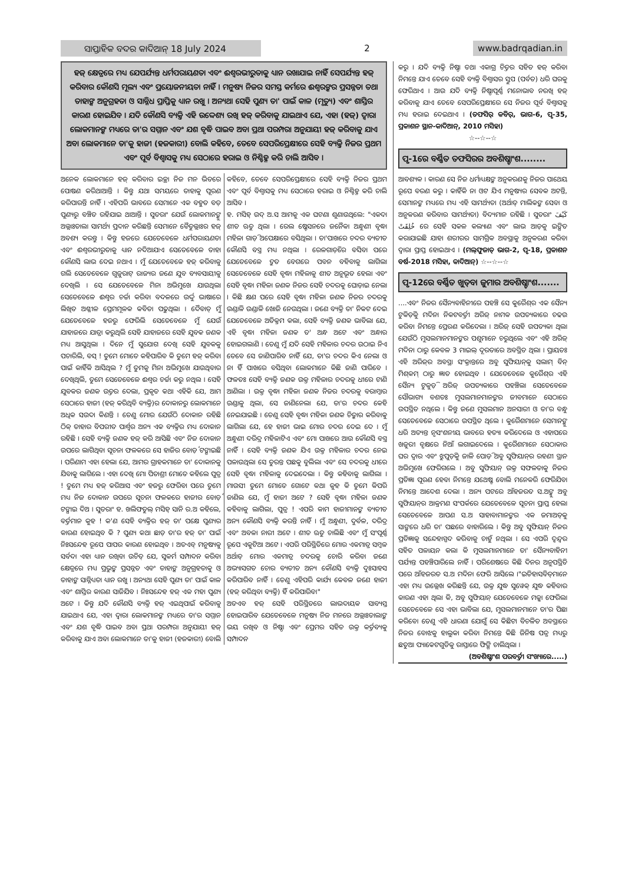ସାପ୍ତାହିକ ବଦର କାଦିଆନ୍ 18 July 2024 2 www.badrqadian.in
ହଜ୍ କ୍ଷେତ୍ରରେ ମଧ୍ୟ ଯେପର୍ଯ୍ୟନ୍ତ ଧର୍ମପରାୟଣତା ଏବଂ ଈଶ୍ୱରଭୀରୁତାକୁ ଧ୍ୟାନ ରଖାଯାଇ ନାହିଁ ସେପର୍ଯ୍ୟନ୍ତ ହଜ୍ କରିବାର କୌଣସି ମୂଲ୍ୟ ଏବଂ ପ୍ରୟୋଜନୀୟତା ନାହିଁ । ମନୁଷ୍ୟ ନିଜର ସମସ୍ତ କର୍ମରେ ଈଶ୍ୱରଙ୍କର ପ୍ରସନ୍ନତା ତଥା ତାହାଙ୍କ ଅନୁଗ୍ରହତା ଓ ସାନ୍ନିଧ ପ୍ରାପ୍ତିକୁ ଧ୍ୟାନ ରଖୁ । ଅନ୍ୟଥା ସେହି ପୁଣ୍ୟ ତା' ପାଇଁ କାଳ (ମୃତ୍ୟୁ) ଏବଂ ଶାସ୍ତିର କାରଣ ହୋଇଯିବ । ଯଦି କୌଣସି ବ୍ୟକ୍ତି ଏହି ଉଦ୍ଦେଶ୍ୟ ରଖି ହଜ୍ କରିବାକୁ ଯାଇଥାଏ ଯେ, ଏହା (ହଜ୍) ଦ୍ୱାରା ଲୋକମାନଙ୍କ ମଧ୍ୟରେ ତା'ର ସମ୍ମାନ ଏବଂ ଯଶ ବୃଦ୍ଧି ପାଇବ ଅବା ପ୍ରଥା ପରମ୍ପରା ଅନୁଯାୟୀ ହଜ୍ କରିବାକୁ ଯାଏ ଅବା ଲୋକମାନେ ତା'କୁ ହାଜୀ (ହଜକାରୀ) ବୋଲି କହିବେ, ତେବେ ସେପରିପ୍ରେକ୍ଷୀରେ ସେହି ବ୍ୟକ୍ତି ନିଜର ପ୍ରଥମ ଏବଂ ପୂର୍ବ ବିଶ୍ୱାସକୁ ମଧ୍ୟ ସେଠାରେ ହରାଇ ଓ ନିଶ୍ଚିହ୍ନ କରି ଚାଲି ଆସିବ ।
ଅନେକ ଲୋକମାନେ ହଜ୍ କରିବାର ଇଚ୍ଛା ନିଜ ମନ ଭିତରେ ପୋଷଣ କରିଥାଆନ୍ତି । କିନ୍ତୁ ଯଥା ସମୟରେ ତାହାକୁ ପୂରଣ କରିପାରନ୍ତି ନାହିଁ । ଏହିପରି ଭାବରେ ସେମାନେ ଏକ ବହୁତ ବଡ଼ ପୁଣ୍ୟରୁ ବଞ୍ଚିତ ରହିଯାଇ ଥାଆନ୍ତି । ସୁତରାଂ ଯେଉଁ ଲୋକମାନଙ୍କୁ ଅଲ୍ଲାଃତାଲା ସାମର୍ଥ୍ୟ ପ୍ରଦାନ କରିଛନ୍ତି ସେମାନେ ବୈତୁଲ୍ଲାଃର ହଜ୍ ଅବଶ୍ୟ କରନ୍ତୁ । କିନ୍ତୁ ହଜରେ ଯେତେବେଳେ ଧର୍ମପରାୟଣତା ଏବଂ ଈଶ୍ୱରଭୀରୁତାକୁ ଧ୍ୟାନ ନଦିଆଯାଏ ସେତେବେଳେ ତାହା କୌଣସି ଲାଭ ଦେଇ ନଥାଏ । ମୁଁ ଯେତେବେଳେ ହଜ୍ କରିବାକୁ ଗଲି ସେତେବେଳେ ଗୁଜୁରାଟ୍ ରାଜ୍ୟର ଜଣେ ଯୁବ ବ୍ୟବସାୟୀକୁ ଦେଖିଲି । ସେ ଯେତେବେଳେ ମିନା ଅଭିମୁଖେ ଯାଉଥିଲା ସେତେବେଳେ ଈଶ୍ୱର ଚର୍ଚ୍ଚା କରିବା ବଦଳରେ ଉର୍ଦ୍ଦୁ ଭାଷାରେ ଲିଖିତ ଅଶ୍ଳୀଳ ପ୍ରେମମୂଳକ କବିତା ପଢୁଥିଲା । ଦୈବାତ୍ ମୁଁ ଯେତେବେଳେ ହଜରୁ ଫେରିଲି ସେତେବେଳେ ମୁଁ ଯେଉଁ ଯାହାଜରେ ଯାତ୍ରା କରୁଥିଲି ସେହି ଯାହାଜରେ ସେହି ଯୁବକ ଜଣକ ମଧ୍ୟ ଆସୁଥିଲା । ଦିନେ ମୁଁ ସୁଯୋଗ ଦେଖି ସେହି ଯୁବକକୁ ପଚାରିଲି, ବସ୍ ! ତୁମେ ମୋତେ କହିପାରିବ କି ତୁମେ ହଜ୍ କରିବା ପାଇଁ କାହିଁକି ଆସିଥିଲ ? ମୁଁ ତୁମକୁ ମିନା ଅଭିମୁଖେ ଯାଉଥିବାର ଦେଖିଥିଲି, ତୁମେ ସେତେବେଳେ ଈଶ୍ୱର ଚର୍ଚ୍ଚା କରୁ ନଥିଲ । ସେହି ଯୁବକର ଜଣକ ଉତ୍ତର ଦେଲା, ପ୍ରକୃତ କଥା ଏହିକି ଯେ, ଆମ ସେଠାରେ ହାଜୀ (ହଜ୍ କରିଥିବି ବ୍ୟକ୍ତି)ର ଦୋକାନରୁ ଲୋକମାନେ ଅଧିକ ସଉଦା କିଣନ୍ତି । ତେଣୁ ମୋର ଯେଉଁଠି ଦୋକାନ ରହିଛି ଠିକ୍ ତାହାର ବିପରୀତ ପାର୍ଶ୍ୱର ଅନ୍ୟ ଏକ ବ୍ୟକ୍ତିର ମଧ୍ୟ ଦୋକାନ ରହିଛି । ସେହି ବ୍ୟକ୍ତି ଜଣକ ହଜ୍ କରି ଆସିଛି ଏବଂ ନିଜ ଦୋକାନ ଉପରେ ଲାଗିଥିବା ସୂଚନା ଫଳକରେ ସେ ହାଜିର ବୋର୍ଡ଼ ଟଙ୍ଗାଇଛି । ପରିଣାମ ଏହା ହେଲା ଯେ, ଆମର ଗ୍ରାହକମାନେ ତା' ଦୋକାନକୁ ଯିବାକୁ ଲାଗିଲେ । ଏହା ଦେଖି ମୋ ପିତାଶ୍ରୀ ମୋତେ କହିଲେ ପୁତ୍ର ! ତୁମେ ମଧ୍ୟ ହଜ୍ କରିଆସ ଏବଂ ହଜରୁ ଫେରିବା ପରେ ତୁମେ ମଧ୍ୟ ନିଜ ଦୋକାନ ଉପରେ ସୂଚନା ଫଳକରେ ହାଜୀର ବୋର୍ଡ଼ ଟଙ୍ଗାଇ ଦିଅ । ସୁତରାଂ ହ. ଖଲିଫତୁଲ୍ ମସିହ୍ ସାନି ର.ଅ କହିଲେ, ବର୍ତ୍ତମାନ କୁହ ! କ'ଣ ସେହି ବ୍ୟକ୍ତିର ହଜ୍ ତା' ପକ୍ଷେ ପୁଣ୍ୟର କାରଣ ହୋଇଥିବ କି ? ପୁଣ୍ୟ କଥା ଛାଡ଼ ତା'ର ହଜ୍ ତା' ପାଇଁ ନିଃସନ୍ଦେହ ରୂପେ ପାପର କାରଣ ହୋଇଥିବ । ଅତଏବ୍ ମନୁଷ୍ୟକୁ ସର୍ବଦା ଏହା ଧ୍ୟାନ ରଖିବା ଉଚିତ୍ ଯେ, ସୁକର୍ମ ସମ୍ପାଦନ କରିବା କ୍ଷେତ୍ରରେ ମଧ୍ୟ ପ୍ରଭୁଙ୍କ ପ୍ରସନ୍ନତ ଏବଂ ତାହାଙ୍କ ଅନୁଗ୍ରହତାକୁ ଓ ତାହାଙ୍କ ସାନ୍ନିଧ୍ୟତା ଧ୍ୟାନ ରଖୁ । ଅନ୍ୟଥା ସେହି ପୁଣ୍ୟ ତା' ପାଇଁ କାଳ ଏବଂ ଶାସ୍ତିର କାରଣ ସାଜିଯିବ । ନିଃସନ୍ଦେହ ହଜ୍ ଏକ ମହା ପୁଣ୍ୟ ଅଟେ । କିନ୍ତୁ ଯଦି କୌଣସି ବ୍ୟକ୍ତି ହଜ୍ ଏଇଥିପାଇଁ କରିବାକୁ ଯାଇଥାଏ ଯେ, ଏହା ଦ୍ୱାରା ଲୋକମାନଙ୍କ ମଧ୍ୟରେ ତା'ର ସମ୍ମାନ ଏବଂ ଯଶ ବୃଦ୍ଧି ପାଇବ ଅବା ପ୍ରଥା ପରମ୍ପରା ଅନୁଯାୟୀ ହଜ୍ କରିବାକୁ ଯାଏ ଅବା ଲୋକମାନେ ତା'କୁ ହାଜୀ (ହଜକାରୀ) ବୋଲି କହିବେ, ତେବେ ସେପରିପ୍ରେକ୍ଷୀରେ ସେହି ବ୍ୟକ୍ତି ନିଜର ପ୍ରଥମ ଏବଂ ପୂର୍ବ ବିଶ୍ୱାସକୁ ମଧ୍ୟ ସେଠାରେ ହରାଇ ଓ ନିଶ୍ଚିହ୍ନ କରି ଚାଲି ଆସିବ ।
ହ. ମସିହ୍ ଉଦ୍ ଅ.ସ ଆମକୁ ଏକ ଘଟଣା ଶୁଣାଉଥିଲେ: "ଏକଦା ଶୀତ ଋତୁ ଥିଲା । ରେଲ ଷ୍ଟେସନରେ ଜନୈକା ଅନ୍ଧୁଣୀ ବୃଦ୍ଧା ମହିଳା ଗାଡ଼ି ଅପେକ୍ଷାରେ ବସିଥିଲା । ତା'ପାଖରେ ଚଦର ବ୍ୟତୀତ କୌଣସି ବସ୍ତ୍ର ମଧ୍ୟ ନଥିଲା । ରେଳଗାଡ଼ିରେ ବସିବା ପରେ ଯେତେବେଳେ ଦ୍ରୁତ ବେଗରେ ପବନ ବହିବାକୁ ଲାଗିଲା ସେତେବେଳେ ସେହି ବୃଦ୍ଧା ମହିଳାକୁ ଶୀତ ଅନୁଭୂତ ହେଲା ଏବଂ ସେହି ବୃଦ୍ଧା ମହିଳା ଜଣକ ନିଜର ସେହି ଚଦରକୁ ଘୋଡ଼ାଇ ନେଲା । କିଛି କ୍ଷଣ ପରେ ସେହି ବୃଦ୍ଧା ମହିଳା ଜଣକ ନିଜର ଚଦରକୁ ଉଣ୍ଡାଳି ଉଣ୍ଡାଳି ଖୋଜି ନେଉଥିଲା । ଜଣେ ବ୍ୟକ୍ତି ତା' ନିକଟ ଦେଇ ଯେତେବେଳେ ଅତିକ୍ରମ କଲା, ସେହି ବ୍ୟକ୍ତି ଜଣକ ଭାବିଲା ଯେ, ଏହି ବୃଦ୍ଧା ମହିଳା ଜଣକ ତ' ଅନ୍ଧ ଅଟେ ଏବଂ ଅନ୍ଧାର ହୋଇଗଲାଣି । ତେଣୁ ମୁଁ ଯଦି ସେହି ମହିଳାର ଚଦର ଉଠାଇ ନିଏ ତେବେ ସେ ଜାଣିପାରିବ ନାହିଁ ଯେ, ତା'ର ଚଦର କିଏ ନେଲା ଓ ନା ହିଁ ପାଖରେ ବସିଥିବା ଲୋକମାନେ କିଛି ଜାଣି ପାରିବେ । ଫଳତଃ ସେହି ବ୍ୟକ୍ତି ଜଣକ ଉକ୍ତ ମହିଳାର ଚଦରକୁ ଧୀରେ ଟାଣି ଆଣିଲା । ଉକ୍ତ ବୃଦ୍ଧା ମହିଳା ଜଣକ ନିଜର ଚଦରକୁ ବରାମ୍ବାର ଉଣ୍ଡାଳୁ ଥିଲା, ସେ ଜାଣିନେଲା ଯେ, ତା'ର ଚଦର କେହି ନେଇଯାଇଛି । ତେଣୁ ସେହି ବୃଦ୍ଧା ମହିଳା ଜଣକ ଚିତ୍କାର କରିବାକୁ ଲାଗିଲା ଯେ, ହେ ହାଜୀ ଭାଇ ମୋର ଚଦର ଦେଇ ଦେ । ମୁଁ ଅନ୍ଧୁଣୀ ଦରିଦ୍ର ମହିଳାଟିଏ ଏବଂ ମୋ ପାଖରେ ଆଉ କୌଣସି ବସ୍ତ୍ର ନାହିଁ । ସେହି ବ୍ୟକ୍ତି ଜଣକ ଯିଏ ଉକ୍ତ ମହିଳାର ଚଦର ନେଇ ପଳାଉଥିଲା ସେ ତୁରନ୍ତ ପଛକୁ ବୁଲିଲା ଏବଂ ସେ ଚଦରକୁ ଧୀରେ ସେହି ବୃଦ୍ଧା ମହିଳାକୁ ଦେଇଦେଲା । କିନ୍ତୁ କହିବାକୁ ଲାଗିଲା । ମାଉସୀ ତୁମେ ମୋତେ ଗୋଟେ କଥା କୁହ କି ତୁମେ କିପରି ଜାଣିଲ ଯେ, ମୁଁ ହାଜୀ ଅଟେ ? ସେହି ବୃଦ୍ଧା ମହିଳା ଜଣକ କହିବାକୁ ଲାଗିଲା, ପୁତ୍ର ! ଏପରି କାମ ହାଜୀମାନଙ୍କ ବ୍ୟତୀତ ଅନ୍ୟ କୌଣସି ବ୍ୟକ୍ତି କରନ୍ତି ନାହିଁ । ମୁଁ ଅନ୍ଧୁଣୀ, ଦୁର୍ବଳ, ଦରିଦ୍ର ଏବଂ ଅବଳା ନାରୀ ଅଟେ । ଶୀତ ଋତୁ ଚାଲିଛି ଏବଂ ମୁଁ ସଂପୂର୍ଣ୍ଣ ରୂପେ ଏକୁଟିଆ ଅଟେ । ଏପରି ପରିସ୍ଥିତିରେ ମୋର ଏକମାତ୍ର ସମ୍ବଳ ଅର୍ଥାତ୍ ମୋର ଏକମାତ୍ର ଚଦରକୁ ଚୋରି କରିବା ଜଣେ ଅଭ୍ୟାସଗତ ଚୋର ବ୍ୟତୀତ ଅନ୍ୟ କୌଣସି ବ୍ୟକ୍ତି ଦୁଃସାହସ କରିପାରିବ ନାହିଁ । ତେଣୁ ଏହିପରି କାର୍ଯ୍ୟ କେବଳ ଜଣେ ହାଜୀ (ହଜ୍ କରିଥିବା ବ୍ୟକ୍ତି) ହିଁ କରିପାରିବ।"
ଅତଏବ ହଜ୍ ସେହି ପରିସ୍ଥିତରେ ଲାଭଦାୟକ ସାବ୍ୟସ୍ତ ହୋଇପାରିବ ଯେତେବେଳେ ମନୁଷ୍ୟ ନିଜ ମନରେ ଅଲ୍ଲାଃତାଲାଙ୍କ ଭୟ ରଖିବ ଓ ନିଷ୍ଠା ଏବଂ ପ୍ରେମର ସହିତ ଉକ୍ତ କର୍ତ୍ତବ୍ୟକୁ ସମ୍ପାଦନ
କରୁ । ଯଦି ବ୍ୟକ୍ତି ନିଷ୍ଠା ତଥା ଏକାଗ୍ର ଚିତ୍ତର ସହିତ ହଜ୍ କରିବା ନିମନ୍ତେ ଯାଏ ତେବେ ସେହି ବ୍ୟକ୍ତି ବିଶ୍ୱାସର ସ୍ତୁପ (ପର୍ବତ) ଧରି ଘରକୁ ଫେରିଥାଏ । ଆଉ ଯଦି ବ୍ୟକ୍ତି ନିଷ୍ଠାପୂର୍ଣ୍ଣ ମନୋଭାବ ନରଖି ହଜ୍ କରିବାକୁ ଯାଏ ତେବେ ସେପରିପ୍ରେକ୍ଷୀରେ ସେ ନିଜର ପୂର୍ବ ବିଶ୍ୱାସକୁ ମଧ୍ୟ ହରାଇ ଦେଇଥାଏ । (ତଫସିର୍ କବିର୍, ଭାଗ-6, ପୃ-35, ପ୍ରକାଶନ ସ୍ଥାନ-କାଦିଆନ୍, 2010 ମସିହା)
☆--☆--☆
ପୃ-1ରେ ବର୍ଣ୍ଣିତ ତଫସିରର ଅବଶିଷ୍ଟାଂଶ........
ଆବଶ୍ୟକ । କାରଣ ସେ ନିଜ ଧର୍ମାଧ୍ୟକ୍ଷଙ୍କ ଅନୁକରଣକୁ ନିଜର ପାଥେୟ ରୂପେ ବରଣ କରୁ । କାହିଁକି ନା ଓଟ ଯିଏ ମନୁଷ୍ୟର ସେବକ ଅଟନ୍ତି, ସେମାନଙ୍କ ମଧ୍ୟରେ ମଧ୍ୟ ଏହି ସାମର୍ଥ୍ୟତା (ଅର୍ଥାତ୍ ମାଲିକଙ୍କ ସେବା ଓ ଅନୁକରଣ କରିବାର ସାମର୍ଥ୍ୟତା) ବିଦ୍ୟମାନ ରହିଛି । ସୁତରାଂ كَيْفَ خُلِقَتْ ରେ ସେହି ସକଳ କଲ୍ୟାଣ ଏବଂ ଲାଭ ଆଡ଼କୁ ଇଙ୍ଗିତ କରାଯାଇଛି ଯାହା ଶରୀରର ସାମଗ୍ରିକ ଅବସ୍ଥାକୁ ଅନୁକରଣ କରିବା ଦ୍ୱାରା ପ୍ରାପ୍ତ ହୋଇଥାଏ । (ମଲ୍‌ଫୁଜାତ୍ ଭାଗ-2, ପୃ-18, ପ୍ରକାଶନ ବର୍ଷ-2018 ମସିହା, କାଦିଆନ୍) ☆--☆--☆
ପୃ-12ରେ ବର୍ଣ୍ଣିତ ଖୁତ୍‌ବା ଜୁମାର ଅବଶିଷ୍ଟାଂଶ.......
....ଏବଂ ନିଜର ସୈନ୍ୟବାହିନୀରେ ପହଞ୍ଚି ସେ କୁରୈଶ୍‌ର ଏକ ସୈନ୍ୟ ଟୁକିଡ଼ିକୁ ମଦିନା ନିକଟବର୍ତ୍ତୀ ଅରିଜ୍ ନାମକ ଉପତ୍ୟକାରେ ଚଢଉ କରିବା ନିମନ୍ତେ ପ୍ରେରଣ କରିଦେଲା । ଅରିଜ୍ ସେହି ଉପତ୍ୟକା ଥିଲା ଯେଉଁଠି ମୁସଲମାନମାନଙ୍କର ପଶୁମାନେ ଚରୁଥିଲେ ଏବଂ ଏହି ଅରିଜ୍ ମଦିନା ଠାରୁ କେବଳ 3 ମାଇଲ୍ ଦୂରତାରେ ଅବସ୍ଥିତ ଥିଲା । ପ୍ରାୟତଃ ଏହି ଅରିଜ୍‌ର ଅବସ୍ଥା ସଂକ୍ରାନ୍ତରେ ଅବୁ ସୁଫିୟାନ୍‌କୁ ସଲାମ୍ ବିନ୍ ମିଶ୍‌କମ୍ ଠାରୁ ଜ୍ଞାତ ହୋଇଥିବ । ଯେତେବେଳେ କୁରୈଶ୍‌ର ଏହି ସୈନ୍ୟ ଟୁକୁଡ଼ି ଅରିଜ୍ ଉପତ୍ୟକାରେ ପହଞ୍ଚିଲା ସେତେବେଳେ ସୌଭାଗ୍ୟ ବଶତଃ ମୁସଲମାନମାନଙ୍କର ଜୀବମାନେ ସେଠାରେ ଉପସ୍ଥିତ ନଥିଲେ । କିନ୍ତୁ ଜଣେ ମୁସଲମାନ ଅନସାରୀ ଓ ତା'ର ବନ୍ଧୁ ସେତେବେଳେ ସେଠାରେ ଉପସ୍ଥିତ ଥିଲେ । କୁରୈଶମାନେ ସେମାନଙ୍କୁ ଧରି ଅତ୍ୟନ୍ତ ନୃସଂଶନୀୟ ଭାବରେ ହତ୍ୟା କରିଦେଲେ ଓ ଏହାପରେ ଖଜୁରୀ ବୃକ୍ଷରେ ନିଆଁ ଲଗାଇଦେଲେ । କୁରୈଶମାନେ ସେଠାକାର ଘର ଦ୍ୱାର ଏବଂ ଝୁପୁଡ଼ିକୁ ଜାଳି ପୋଡ଼ି ଅବୁ ସୁଫିୟାନ୍‌ର ରହଣୀ ସ୍ଥାନ ଅଭିମୁଖେ ଫେରିଗଲେ । ଅବୁ ସୁଫିୟାନ୍ ଉକ୍ତ ସଫଳତାକୁ ନିଜର ପ୍ରତିଜ୍ଞା ପୂରଣ ହେବା ନିମନ୍ତେ ଯଥେଷ୍ଟ ବୋଲି ମନେକରି ଫେରିଯିବା ନିମନ୍ତେ ଆଦେଶ ଦେଲା । ଅନ୍ୟ ପଟରେ ଆଁହଜରତ ସ.ଅଙ୍କୁ ଅବୁ ସୁଫିୟାନ୍‌ର ଆକ୍ରମଣ ସଂପର୍କରେ ଯେତେବେଳେ ସୂଚନା ପ୍ରାପ୍ତ ହେଲା ସେତେବେଳେ ଆପଣ ସ.ଅ ସାହାବାମାନଙ୍କର ଏକ ଜମାଅତ୍‌କୁ ସାଙ୍ଗରେ ଧରି ତା' ପଛରେ ବାହାରିଲେ । କିନ୍ତୁ ଅବୁ ସୁଫିୟାନ୍ ନିଜର ପ୍ରତିଜ୍ଞାକୁ ସନ୍ଦେହାସ୍ପଦ କରିବାକୁ ଚାହୁଁ ନଥିଲା । ସେ ଏପରି ଦ୍ୱନ୍ଦ୍ୱର ସହିତ ପଳାୟନ କଲା କି ମୁସଲମାନମାନେ ତା' ସୈନ୍ୟବାହିନୀ ପର୍ଯ୍ୟନ୍ତ ପହଞ୍ଚିପାରିଲେ ନାହିଁ । ପରିଶେଷରେ କିଛି ଦିନର ଅନୁପସ୍ଥିତି ପରେ ଆଁହଜରତ ସ.ଅ ମଦିନା ଫେରି ଆସିଲେ ।"ଇତିହାସବିତ୍‌ମାନେ ଏହା ମଧ୍ୟ ଉଲ୍ଲେଖ କରିଛନ୍ତି ଯେ, ଉକ୍ତ ଯୁଦ୍ଧ ସୁୱେକ୍ ଯୁଦ୍ଧ କହିବାର କାରଣ ଏହା ଥିଲା କି, ଅବୁ ସୁଫିୟାନ୍ ଯେତେବେଳେ ମକ୍କା ଫେରିଲା ସେତେବେଳେ ସେ ଏହା ଭାବିଲା ଯେ, ମୁସଲମାନମାନେ ତା'ର ପିଛା କରିବେ। ତେଣୁ ଏହି ଧାରଣା ଯୋଗୁଁ ସେ କିଛିଟା ବିଚଳିତ ଅବସ୍ଥାରେ ନିଜର ବୋଝକୁ ହାଲୁକା କରିବା ନିମନ୍ତେ କିଛି ଜିନିଷ ପତ୍ର ମଧ୍ୟରୁ ଛତୁଆ ପ୍ୟାକେଟଗୁଡିକୁ ରାସ୍ତାରେ ଫିଙ୍ଗି ଚାଲିଥିଲା ।
(ଅବଶିଷ୍ଟାଂଶ ପରବର୍ତ୍ତୀ ସଂଖ୍ୟାରେ.....)